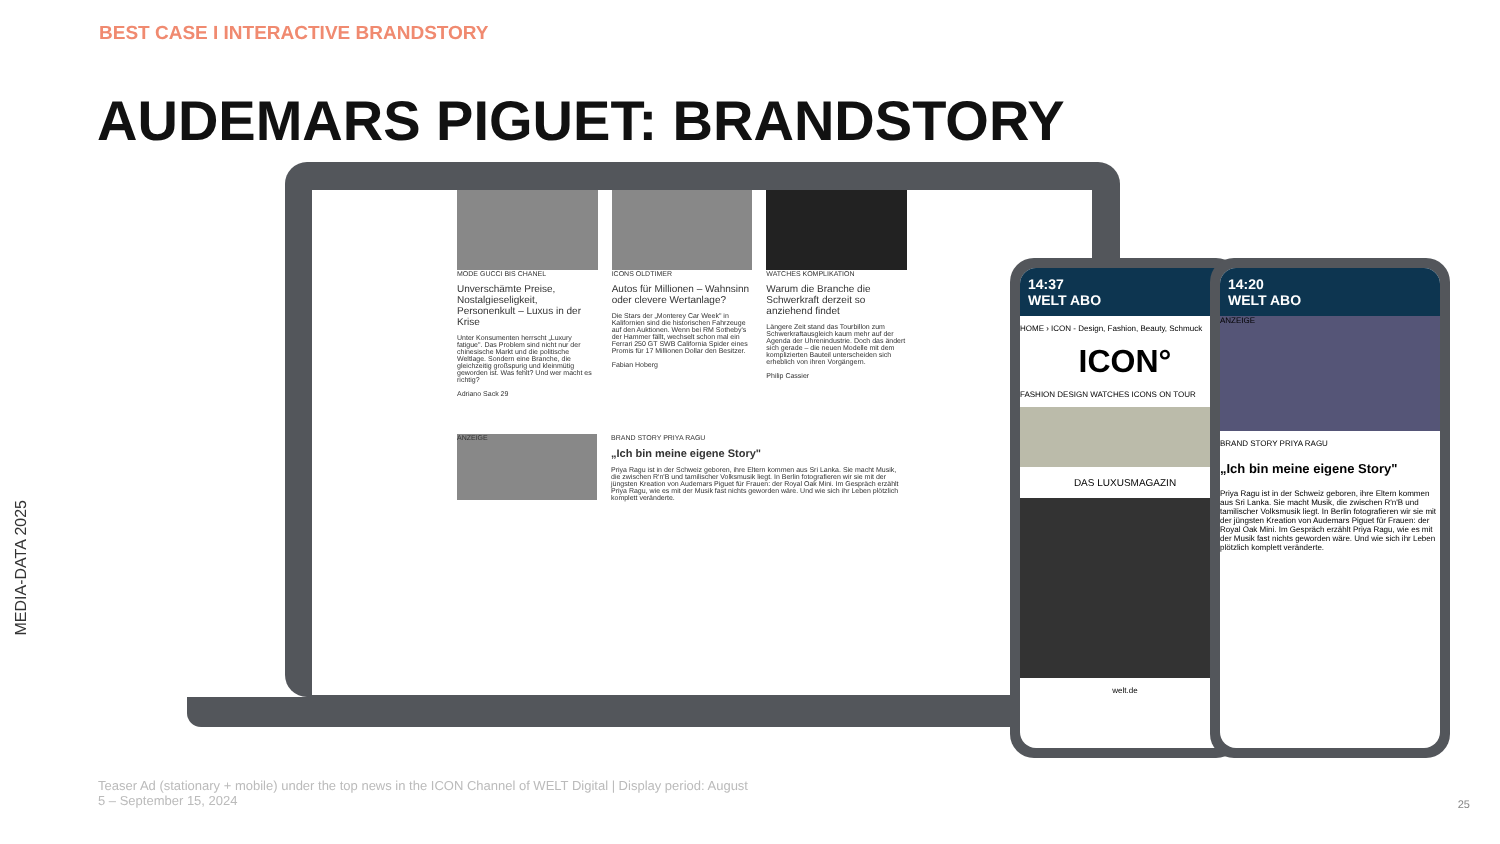BEST CASE I INTERACTIVE BRANDSTORY
AUDEMARS PIGUET: BRANDSTORY
MEDIA-DATA 2025
MODE GUCCI BIS CHANEL
Unverschämte Preise, Nostalgieseligkeit, Personenkult – Luxus in der Krise
Unter Konsumenten herrscht „Luxury fatigue". Das Problem sind nicht nur der chinesische Markt und die politische Weltlage. Sondern eine Branche, die gleichzeitig großspurig und kleinmütig geworden ist. Was fehlt? Und wer macht es richtig?
Adriano Sack 29
ICONS OLDTIMER
Autos für Millionen – Wahnsinn oder clevere Wertanlage?
Die Stars der „Monterey Car Week" in Kalifornien sind die historischen Fahrzeuge auf den Auktionen. Wenn bei RM Sotheby's der Hammer fällt, wechselt schon mal ein Ferrari 250 GT SWB California Spider eines Promis für 17 Millionen Dollar den Besitzer.
Fabian Hoberg
WATCHES KOMPLIKATION
Warum die Branche die Schwerkraft derzeit so anziehend findet
Längere Zeit stand das Tourbillon zum Schwerkraftausgleich kaum mehr auf der Agenda der Uhrenindustrie. Doch das ändert sich gerade – die neuen Modelle mit dem komplizierten Bauteil unterscheiden sich erheblich von ihren Vorgängern.
Philip Cassier
ANZEIGE
BRAND STORY PRIYA RAGU
„Ich bin meine eigene Story"
Priya Ragu ist in der Schweiz geboren, ihre Eltern kommen aus Sri Lanka. Sie macht Musik, die zwischen R'n'B und tamilischer Volksmusik liegt. In Berlin fotografieren wir sie mit der jüngsten Kreation von Audemars Piguet für Frauen: der Royal Oak Mini. Im Gespräch erzählt Priya Ragu, wie es mit der Musik fast nichts geworden wäre. Und wie sich ihr Leben plötzlich komplett veränderte.
14:37
WELT ABO
HOME › ICON - Design, Fashion, Beauty, Schmuck
ICON°
FASHION DESIGN WATCHES ICONS ON TOUR
DAS LUXUSMAGAZIN
welt.de
14:20
WELT ABO
ANZEIGE
BRAND STORY PRIYA RAGU
„Ich bin meine eigene Story"
Priya Ragu ist in der Schweiz geboren, ihre Eltern kommen aus Sri Lanka. Sie macht Musik, die zwischen R'n'B und tamilischer Volksmusik liegt. In Berlin fotografieren wir sie mit der jüngsten Kreation von Audemars Piguet für Frauen: der Royal Oak Mini. Im Gespräch erzählt Priya Ragu, wie es mit der Musik fast nichts geworden wäre. Und wie sich ihr Leben plötzlich komplett veränderte.
Teaser Ad (stationary + mobile) under the top news in the ICON Channel of WELT Digital | Display period: August 5 – September 15, 2024
25